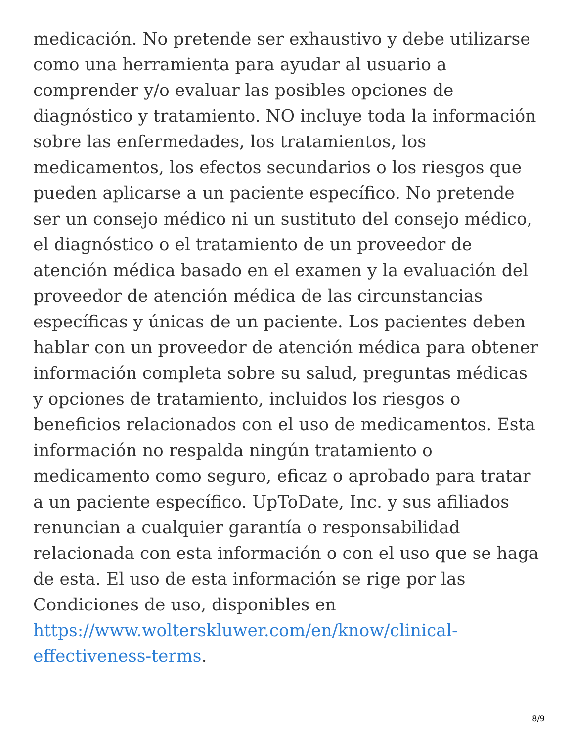medicación. No pretende ser exhaustivo y debe utilizarse como una herramienta para ayudar al usuario a comprender y/o evaluar las posibles opciones de diagnóstico y tratamiento. NO incluye toda la información sobre las enfermedades, los tratamientos, los medicamentos, los efectos secundarios o los riesgos que pueden aplicarse a un paciente específico. No pretende ser un consejo médico ni un sustituto del consejo médico, el diagnóstico o el tratamiento de un proveedor de atención médica basado en el examen y la evaluación del proveedor de atención médica de las circunstancias específicas y únicas de un paciente. Los pacientes deben hablar con un proveedor de atención médica para obtener información completa sobre su salud, preguntas médicas y opciones de tratamiento, incluidos los riesgos o beneficios relacionados con el uso de medicamentos. Esta información no respalda ningún tratamiento o medicamento como seguro, eficaz o aprobado para tratar a un paciente específico. UpToDate, Inc. y sus afiliados renuncian a cualquier garantía o responsabilidad relacionada con esta información o con el uso que se haga de esta. El uso de esta información se rige por las Condiciones de uso, disponibles en
https://www.wolterskluwer.com/en/know/clinical-effectiveness-terms.
8/9